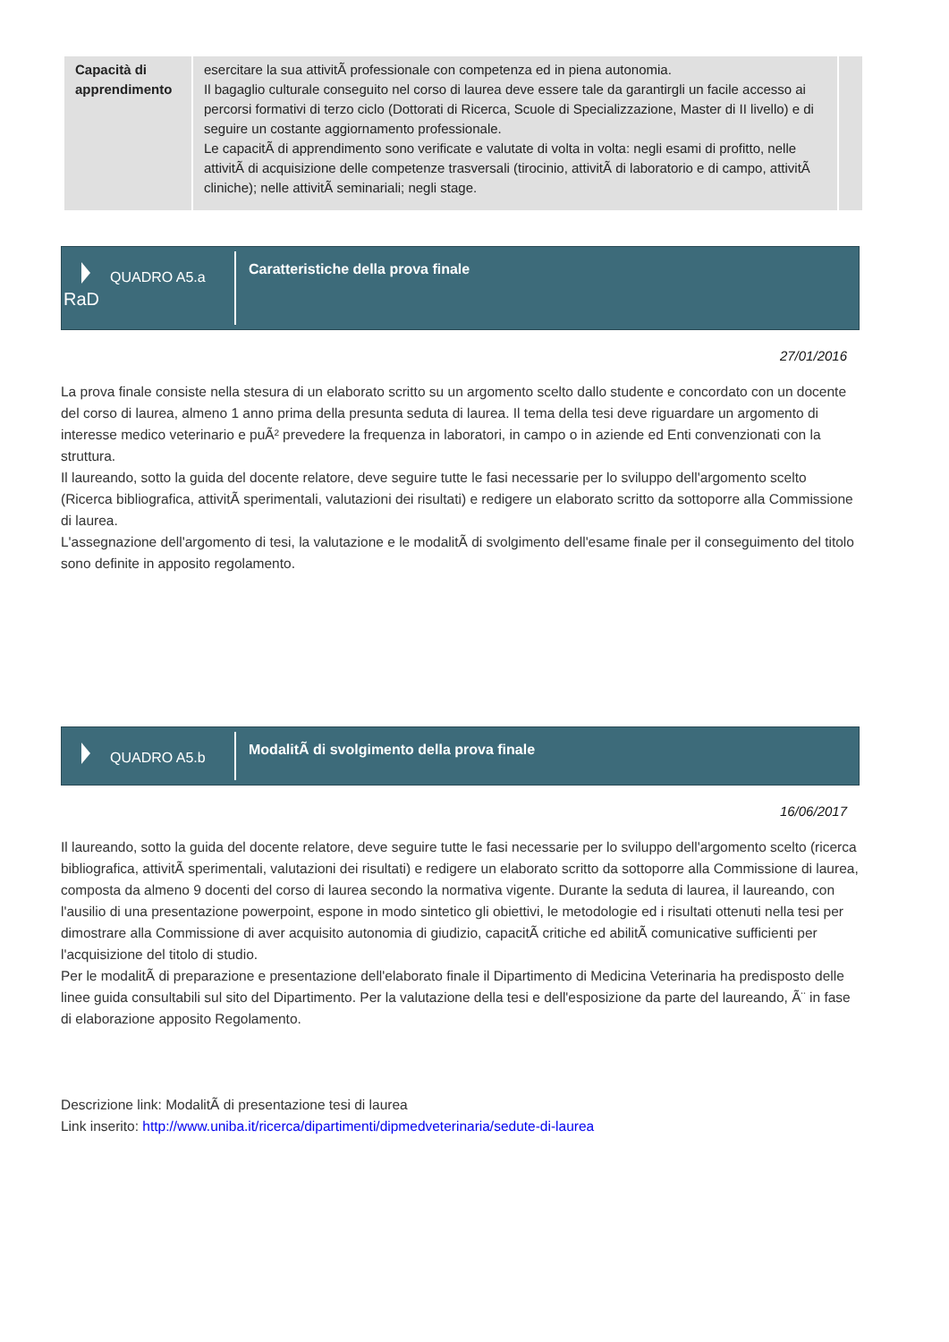| Capacità di apprendimento | esercitare la sua attivitÃ professionale con competenza ed in piena autonomia. Il bagaglio culturale conseguito nel corso di laurea deve essere tale da garantirgli un facile accesso ai percorsi formativi di terzo ciclo (Dottorati di Ricerca, Scuole di Specializzazione, Master di II livello) e di seguire un costante aggiornamento professionale. Le capacitÃ di apprendimento sono verificate e valutate di volta in volta: negli esami di profitto, nelle attivitÃ di acquisizione delle competenze trasversali (tirocinio, attivitÃ di laboratorio e di campo, attivitÃ cliniche); nelle attivitÃ seminariali; negli stage. | |
QUADRO A5.a
RaD
Caratteristiche della prova finale
27/01/2016
La prova finale consiste nella stesura di un elaborato scritto su un argomento scelto dallo studente e concordato con un docente del corso di laurea, almeno 1 anno prima della presunta seduta di laurea. Il tema della tesi deve riguardare un argomento di interesse medico veterinario e puÃ² prevedere la frequenza in laboratori, in campo o in aziende ed Enti convenzionati con la struttura.
Il laureando, sotto la guida del docente relatore, deve seguire tutte le fasi necessarie per lo sviluppo dell'argomento scelto (Ricerca bibliografica, attivitÃ sperimentali, valutazioni dei risultati) e redigere un elaborato scritto da sottoporre alla Commissione di laurea.
L'assegnazione dell'argomento di tesi, la valutazione e le modalitÃ di svolgimento dell'esame finale per il conseguimento del titolo sono definite in apposito regolamento.
QUADRO A5.b
ModalitÃ di svolgimento della prova finale
16/06/2017
Il laureando, sotto la guida del docente relatore, deve seguire tutte le fasi necessarie per lo sviluppo dell'argomento scelto (ricerca bibliografica, attivitÃ sperimentali, valutazioni dei risultati) e redigere un elaborato scritto da sottoporre alla Commissione di laurea, composta da almeno 9 docenti del corso di laurea secondo la normativa vigente. Durante la seduta di laurea, il laureando, con l'ausilio di una presentazione powerpoint, espone in modo sintetico gli obiettivi, le metodologie ed i risultati ottenuti nella tesi per dimostrare alla Commissione di aver acquisito autonomia di giudizio, capacitÃ critiche ed abilitÃ comunicative sufficienti per l'acquisizione del titolo di studio.
Per le modalitÃ di preparazione e presentazione dell'elaborato finale il Dipartimento di Medicina Veterinaria ha predisposto delle linee guida consultabili sul sito del Dipartimento. Per la valutazione della tesi e dell'esposizione da parte del laureando, Ã¨ in fase di elaborazione apposito Regolamento.
Descrizione link: ModalitÃ di presentazione tesi di laurea
Link inserito: http://www.uniba.it/ricerca/dipartimenti/dipmedveterinaria/sedute-di-laurea